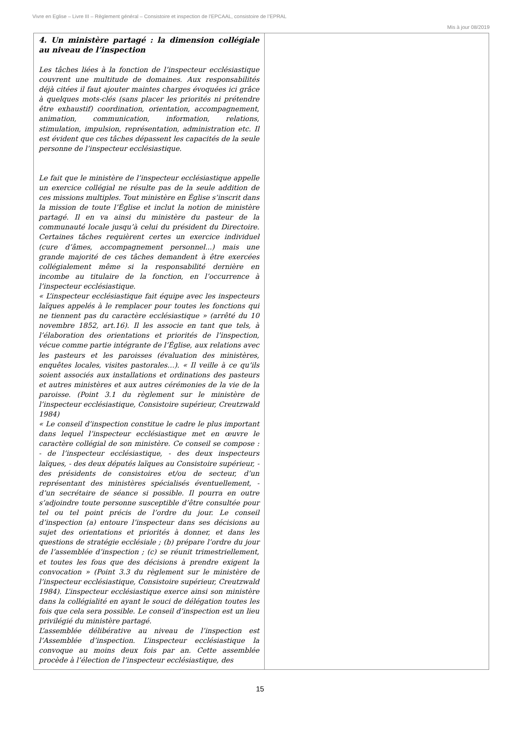Vivre en Eglise – Livre III – Règlement général – Consistoire et inspection de l’EPCAAL, consistoire de l’EPRAL
Mis à jour 08/2019
| 4. Un ministère partagé : la dimension collégiale au niveau de l’inspection Les tâches liées à la fonction de l’inspecteur ecclésiastique couvrent une multitude de domaines. Aux responsabilités déjà citées il faut ajouter maintes charges évoquées ici grâce à quelques mots-clés (sans placer les priorités ni prétendre être exhaustif) coordination, orientation, accompagnement, animation, communication, information, relations, stimulation, impulsion, représentation, administration etc. Il est évident que ces tâches dépassent les capacités de la seule personne de l’inspecteur ecclésiastique. Le fait que le ministère de l’inspecteur ecclésiastique appelle un exercice collégial ne résulte pas de la seule addition de ces missions multiples. Tout ministère en Église s’inscrit dans la mission de toute l’Église et inclut la notion de ministère partagé. Il en va ainsi du ministère du pasteur de la communauté locale jusqu’à celui du président du Directoire. Certaines tâches requièrent certes un exercice individuel (cure d’âmes, accompagnement personnel...) mais une grande majorité de ces tâches demandent à être exercées collégialement même si la responsabilité dernière en incombe au titulaire de la fonction, en l’occurrence à l’inspecteur ecclésiastique. « L’inspecteur ecclésiastique fait équipe avec les inspecteurs laïques appelés à le remplacer pour toutes les fonctions qui ne tiennent pas du caractère ecclésiastique » (arrêté du 10 novembre 1852, art.16). Il les associe en tant que tels, à l’élaboration des orientations et priorités de l’inspection, vécue comme partie intégrante de l’Église, aux relations avec les pasteurs et les paroisses (évaluation des ministères, enquêtes locales, visites pastorales…). « Il veille à ce qu’ils soient associés aux installations et ordinations des pasteurs et autres ministères et aux autres cérémonies de la vie de la paroisse. (Point 3.1 du règlement sur le ministère de l’inspecteur ecclésiastique, Consistoire supérieur, Creutzwald 1984) « Le conseil d’inspection constitue le cadre le plus important dans lequel l’inspecteur ecclésiastique met en œuvre le caractère collégial de son ministère. Ce conseil se compose : - de l’inspecteur ecclésiastique, - des deux inspecteurs laïques, - des deux députés laïques au Consistoire supérieur, - des présidents de consistoires et/ou de secteur, d’un représentant des ministères spécialisés éventuellement, - d’un secrétaire de séance si possible. Il pourra en outre s’adjoindre toute personne susceptible d’être consultée pour tel ou tel point précis de l’ordre du jour. Le conseil d’inspection (a) entoure l’inspecteur dans ses décisions au sujet des orientations et priorités à donner, et dans les questions de stratégie ecclésiale ; (b) prépare l’ordre du jour de l’assemblée d’inspection ; (c) se réunit trimestriellement, et toutes les fous que des décisions à prendre exigent la convocation » (Point 3.3 du règlement sur le ministère de l’inspecteur ecclésiastique, Consistoire supérieur, Creutzwald 1984). L’inspecteur ecclésiastique exerce ainsi son ministère dans la collégialité en ayant le souci de délégation toutes les fois que cela sera possible. Le conseil d’inspection est un lieu privilégié du ministère partagé. L’assemblée délibérative au niveau de l’inspection est l’Assemblée d’inspection. L’inspecteur ecclésiastique la convoque au moins deux fois par an. Cette assemblée procède à l’élection de l’inspecteur ecclésiastique, des | |
15